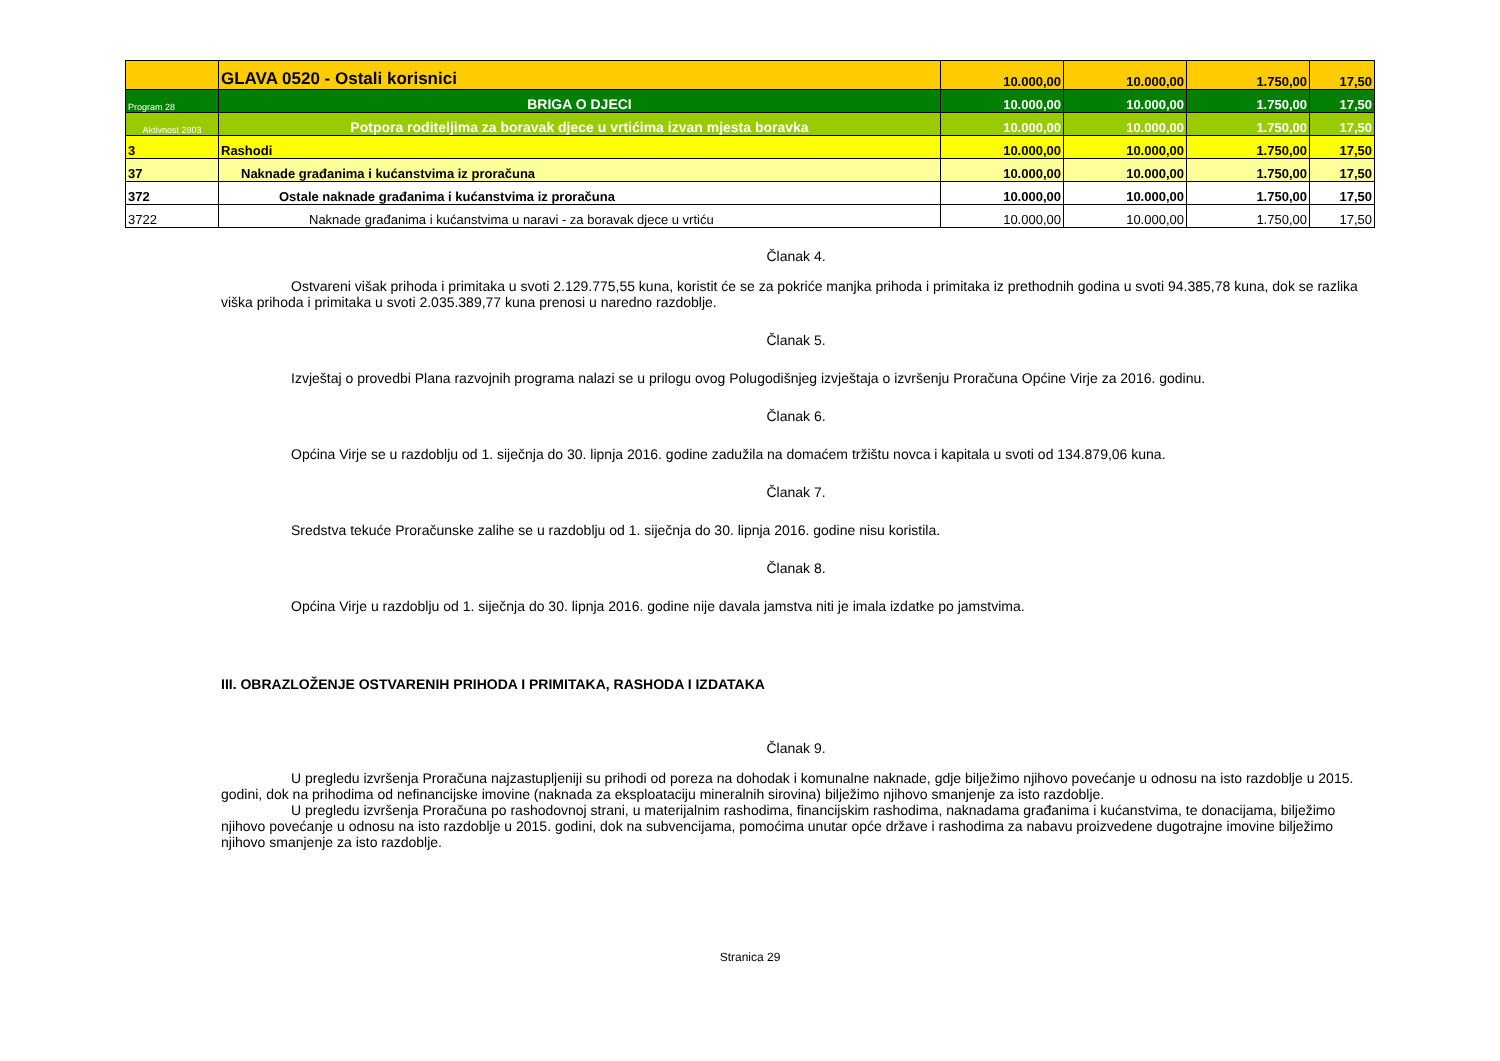| | GLAVA 0520 - Ostali korisnici | 10.000,00 | 10.000,00 | 1.750,00 | 17,50 |
| Program 28 | BRIGA O DJECI | 10.000,00 | 10.000,00 | 1.750,00 | 17,50 |
| Aktivnost 2803 | Potpora roditeljima za boravak djece u vrtićima izvan mjesta boravka | 10.000,00 | 10.000,00 | 1.750,00 | 17,50 |
| 3 | Rashodi | 10.000,00 | 10.000,00 | 1.750,00 | 17,50 |
| 37 | Naknade građanima i kućanstvima iz proračuna | 10.000,00 | 10.000,00 | 1.750,00 | 17,50 |
| 372 | Ostale naknade građanima i kućanstvima iz proračuna | 10.000,00 | 10.000,00 | 1.750,00 | 17,50 |
| 3722 | Naknade građanima i kućanstvima u naravi - za boravak djece u vrtiću | 10.000,00 | 10.000,00 | 1.750,00 | 17,50 |
Članak 4.
Ostvareni višak prihoda i primitaka u svoti 2.129.775,55 kuna, koristit će se za pokriće manjka prihoda i primitaka iz prethodnih godina u svoti 94.385,78 kuna, dok se razlika viška prihoda i primitaka u svoti 2.035.389,77 kuna prenosi u naredno razdoblje.
Članak 5.
Izvještaj o provedbi Plana razvojnih programa nalazi se u prilogu ovog Polugodišnjeg izvještaja o izvršenju Proračuna Općine Virje za 2016. godinu.
Članak 6.
Općina Virje se u razdoblju od 1. siječnja do 30. lipnja 2016. godine zadužila na domaćem tržištu novca i kapitala u svoti od 134.879,06 kuna.
Članak 7.
Sredstva tekuće Proračunske zalihe se u razdoblju od 1. siječnja do 30. lipnja 2016. godine nisu koristila.
Članak 8.
Općina Virje u razdoblju od 1. siječnja do 30. lipnja 2016. godine nije davala jamstva niti je imala izdatke po jamstvima.
III. OBRAZLOŽENJE OSTVARENIH PRIHODA I PRIMITAKA, RASHODA I IZDATAKA
Članak 9.
U pregledu izvršenja Proračuna najzastupljeniji su prihodi od poreza na dohodak i komunalne naknade, gdje bilježimo njihovo povećanje u odnosu na isto razdoblje u 2015. godini, dok na prihodima od nefinancijske imovine (naknada za eksploataciju mineralnih sirovina) bilježimo njihovo smanjenje za isto razdoblje.
U pregledu izvršenja Proračuna po rashodovnoj strani, u materijalnim rashodima, financijskim rashodima, naknadama građanima i kućanstvima, te donacijama, bilježimo njihovo povećanje u odnosu na isto razdoblje u 2015. godini, dok na subvencijama, pomoćima unutar opće države i rashodima za nabavu proizvedene dugotrajne imovine bilježimo njihovo smanjenje za isto razdoblje.
Stranica 29